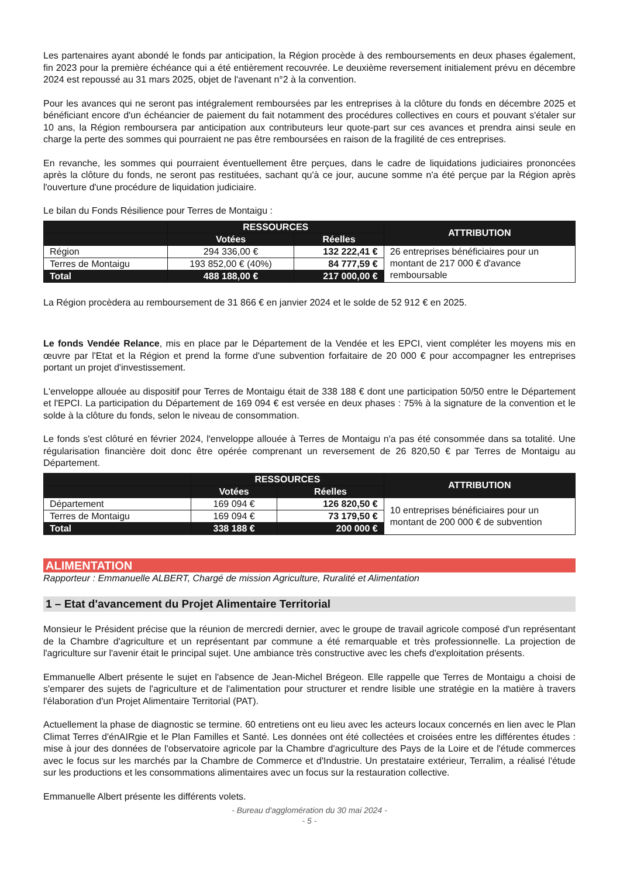Les partenaires ayant abondé le fonds par anticipation, la Région procède à des remboursements en deux phases également, fin 2023 pour la première échéance qui a été entièrement recouvrée. Le deuxième reversement initialement prévu en décembre 2024 est repoussé au 31 mars 2025, objet de l'avenant n°2 à la convention.
Pour les avances qui ne seront pas intégralement remboursées par les entreprises à la clôture du fonds en décembre 2025 et bénéficiant encore d'un échéancier de paiement du fait notamment des procédures collectives en cours et pouvant s'étaler sur 10 ans, la Région remboursera par anticipation aux contributeurs leur quote-part sur ces avances et prendra ainsi seule en charge la perte des sommes qui pourraient ne pas être remboursées en raison de la fragilité de ces entreprises.
En revanche, les sommes qui pourraient éventuellement être perçues, dans le cadre de liquidations judiciaires prononcées après la clôture du fonds, ne seront pas restituées, sachant qu'à ce jour, aucune somme n'a été perçue par la Région après l'ouverture d'une procédure de liquidation judiciaire.
Le bilan du Fonds Résilience pour Terres de Montaigu :
| | RESSOURCES | | ATTRIBUTION |
| --- | --- | --- | --- |
| | Votées | Réelles | |
| Région | 294 336,00 € | 132 222,41 € | 26 entreprises bénéficiaires pour un montant de 217 000 € d'avance remboursable |
| Terres de Montaigu | 193 852,00 € (40%) | 84 777,59 € | |
| Total | 488 188,00 € | 217 000,00 € | |
La Région procèdera au remboursement de 31 866 € en janvier 2024 et le solde de 52 912 € en 2025.
Le fonds Vendée Relance, mis en place par le Département de la Vendée et les EPCI, vient compléter les moyens mis en œuvre par l'Etat et la Région et prend la forme d'une subvention forfaitaire de 20 000 € pour accompagner les entreprises portant un projet d'investissement.
L'enveloppe allouée au dispositif pour Terres de Montaigu était de 338 188 € dont une participation 50/50 entre le Département et l'EPCI. La participation du Département de 169 094 € est versée en deux phases : 75% à la signature de la convention et le solde à la clôture du fonds, selon le niveau de consommation.
Le fonds s'est clôturé en février 2024, l'enveloppe allouée à Terres de Montaigu n'a pas été consommée dans sa totalité. Une régularisation financière doit donc être opérée comprenant un reversement de 26 820,50 € par Terres de Montaigu au Département.
| | RESSOURCES | | ATTRIBUTION |
| --- | --- | --- | --- |
| | Votées | Réelles | |
| Département | 169 094 € | 126 820,50 € | 10 entreprises bénéficiaires pour un montant de 200 000 € de subvention |
| Terres de Montaigu | 169 094 € | 73 179,50 € | |
| Total | 338 188 € | 200 000 € | |
ALIMENTATION
Rapporteur : Emmanuelle ALBERT, Chargé de mission Agriculture, Ruralité et Alimentation
1 – Etat d'avancement du Projet Alimentaire Territorial
Monsieur le Président précise que la réunion de mercredi dernier, avec le groupe de travail agricole composé d'un représentant de la Chambre d'agriculture et un représentant par commune a été remarquable et très professionnelle. La projection de l'agriculture sur l'avenir était le principal sujet. Une ambiance très constructive avec les chefs d'exploitation présents.
Emmanuelle Albert présente le sujet en l'absence de Jean-Michel Brégeon. Elle rappelle que Terres de Montaigu a choisi de s'emparer des sujets de l'agriculture et de l'alimentation pour structurer et rendre lisible une stratégie en la matière à travers l'élaboration d'un Projet Alimentaire Territorial (PAT).
Actuellement la phase de diagnostic se termine. 60 entretiens ont eu lieu avec les acteurs locaux concernés en lien avec le Plan Climat Terres d'énAIRgie et le Plan Familles et Santé. Les données ont été collectées et croisées entre les différentes études : mise à jour des données de l'observatoire agricole par la Chambre d'agriculture des Pays de la Loire et de l'étude commerces avec le focus sur les marchés par la Chambre de Commerce et d'Industrie. Un prestataire extérieur, Terralim, a réalisé l'étude sur les productions et les consommations alimentaires avec un focus sur la restauration collective.
Emmanuelle Albert présente les différents volets.
- Bureau d'agglomération du 30 mai 2024 -
- 5 -